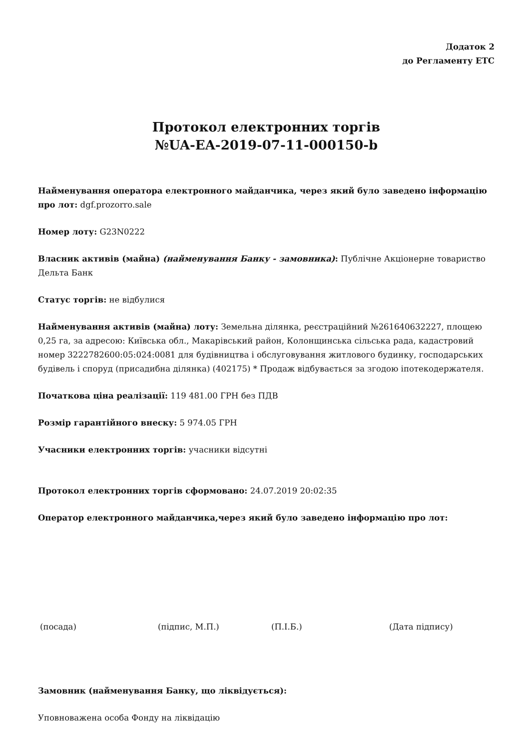Додаток 2
до Регламенту ЕТС
Протокол електронних торгів
№UA-EA-2019-07-11-000150-b
Найменування оператора електронного майданчика, через який було заведено інформацію про лот: dgf.prozorro.sale
Номер лоту: G23N0222
Власник активів (майна) (найменування Банку - замовника): Публічне Акціонерне товариство Дельта Банк
Статус торгів: не відбулися
Найменування активів (майна) лоту: Земельна ділянка, реєстраційний №261640632227, площею 0,25 га, за адресою: Київська обл., Макарівський район, Колонщинська сільська рада, кадастровий номер 3222782600:05:024:0081 для будівництва і обслуговування житлового будинку, господарських будівель і споруд (присадибна ділянка) (402175) * Продаж відбувається за згодою іпотекодержателя.
Початкова ціна реалізації: 119 481.00 ГРН без ПДВ
Розмір гарантійного внеску: 5 974.05 ГРН
Учасники електронних торгів: учасники відсутні
Протокол електронних торгів сформовано: 24.07.2019 20:02:35
Оператор електронного майданчика,через який було заведено інформацію про лот:
(посада) (підпис, М.П.) (П.І.Б.) (Дата підпису)
Замовник (найменування Банку, що ліквідується):
Уповноважена особа Фонду на ліквідацію